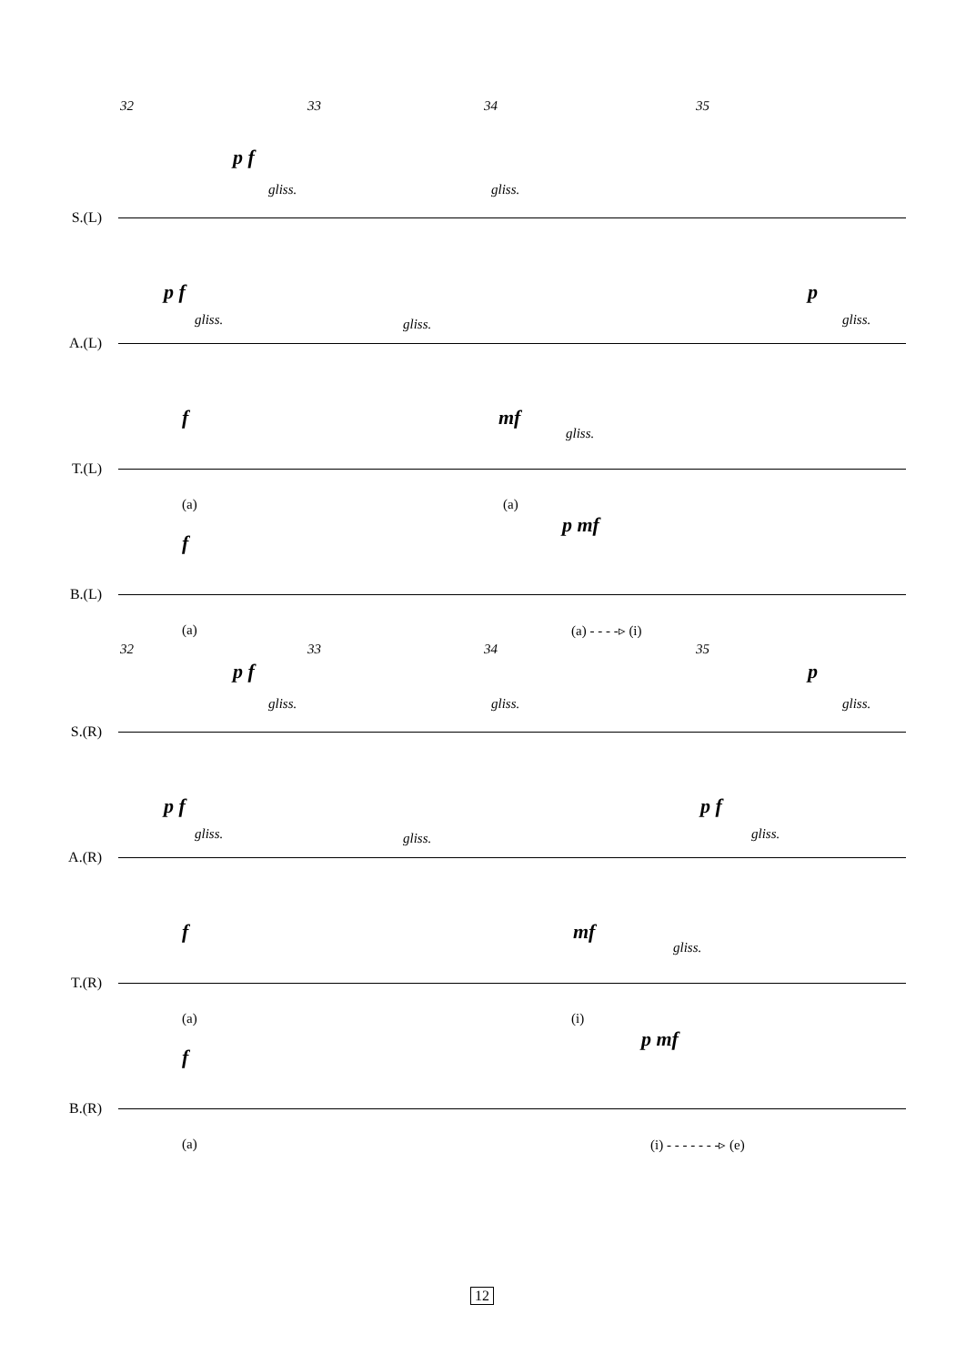32 33 34 35
S.(L)
p f
gliss. gliss.
A.(L)
p f p
gliss. gliss. gliss.
T.(L)
f mf
gliss.
(a) (a)
B.(L)
f
p mf
(a) (a) - - - -▹ (i)
32 33 34 35
S.(R)
p f p
gliss. gliss. gliss.
A.(R)
p f p f
gliss. gliss. gliss.
T.(R)
f mf
gliss.
(a) (i)
B.(R)
f
p mf
(a) (i) - - - - - - -▹ (e)
12